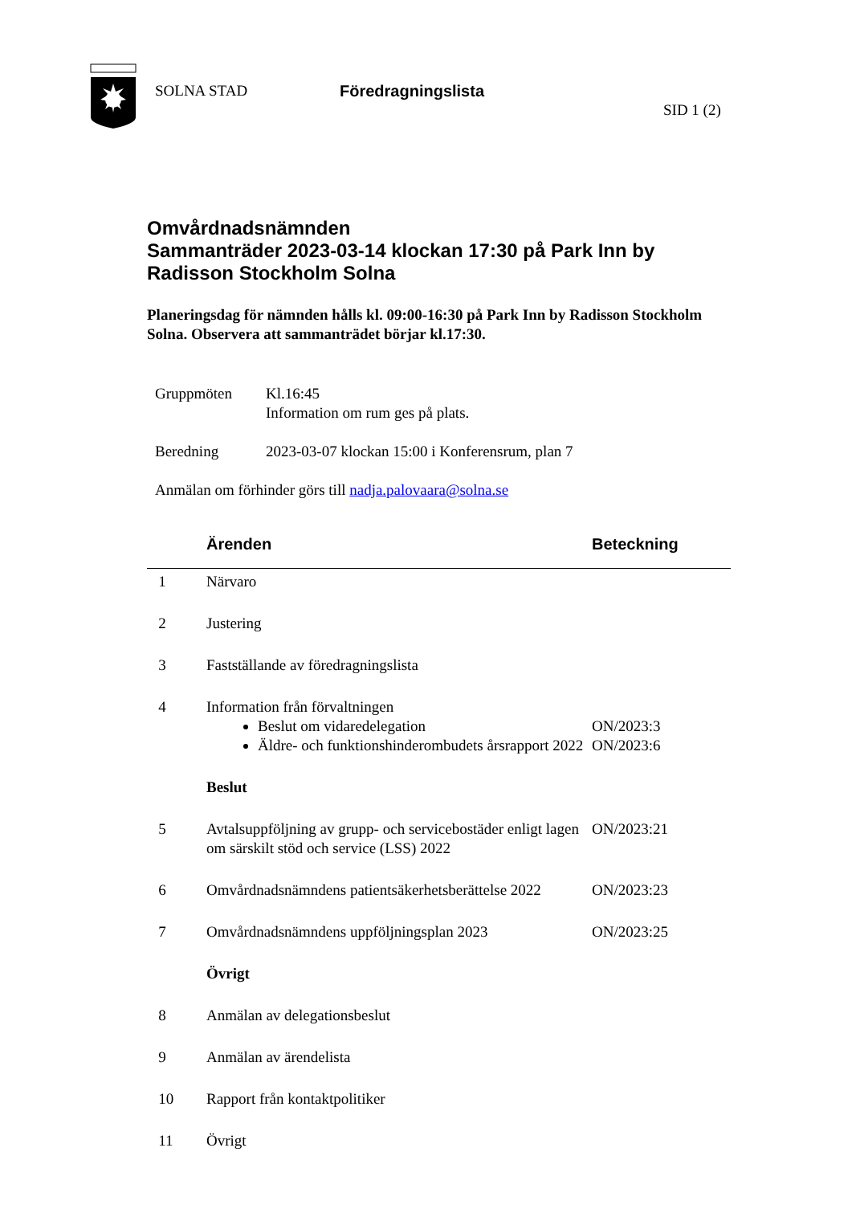SOLNA STAD Föredragningslista
SID 1 (2)
Omvårdnadsnämnden
Sammanträder 2023-03-14 klockan 17:30 på Park Inn by Radisson Stockholm Solna
Planeringsdag för nämnden hålls kl. 09:00-16:30 på Park Inn by Radisson Stockholm Solna. Observera att sammanträdet börjar kl.17:30.
| Gruppmöten | Kl.16:45 Information om rum ges på plats. |
| Beredning | 2023-03-07 klockan 15:00 i Konferensrum, plan 7 |
| Anmälan om förhinder görs till nadja.palovaara@solna.se | |
| | Ärenden | Beteckning |
| --- | --- | --- |
| 1 | Närvaro | |
| 2 | Justering | |
| 3 | Fastställande av föredragningslista | |
| 4 | Information från förvaltningen Beslut om vidaredelegation Äldre- och funktionshinderombudets årsrapport 2022 | ON/2023:3 ON/2023:6 |
| | Beslut | |
| 5 | Avtalsuppföljning av grupp- och servicebostäder enligt lagen om särskilt stöd och service (LSS) 2022 | ON/2023:21 |
| 6 | Omvårdnadsnämndens patientsäkerhetsberättelse 2022 | ON/2023:23 |
| 7 | Omvårdnadsnämndens uppföljningsplan 2023 | ON/2023:25 |
| | Övrigt | |
| 8 | Anmälan av delegationsbeslut | |
| 9 | Anmälan av ärendelista | |
| 10 | Rapport från kontaktpolitiker | |
| 11 | Övrigt | |